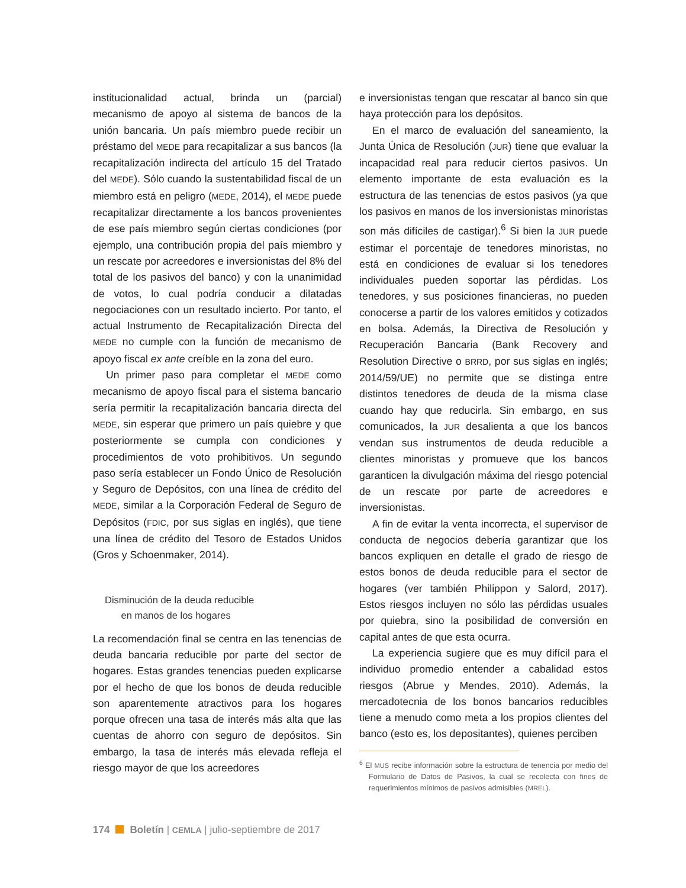institucionalidad actual, brinda un (parcial) mecanismo de apoyo al sistema de bancos de la unión bancaria. Un país miembro puede recibir un préstamo del MEDE para recapitalizar a sus bancos (la recapitalización indirecta del artículo 15 del Tratado del MEDE). Sólo cuando la sustentabilidad fiscal de un miembro está en peligro (MEDE, 2014), el MEDE puede recapitalizar directamente a los bancos provenientes de ese país miembro según ciertas condiciones (por ejemplo, una contribución propia del país miembro y un rescate por acreedores e inversionistas del 8% del total de los pasivos del banco) y con la unanimidad de votos, lo cual podría conducir a dilatadas negociaciones con un resultado incierto. Por tanto, el actual Instrumento de Recapitalización Directa del MEDE no cumple con la función de mecanismo de apoyo fiscal ex ante creíble en la zona del euro.
Un primer paso para completar el MEDE como mecanismo de apoyo fiscal para el sistema bancario sería permitir la recapitalización bancaria directa del MEDE, sin esperar que primero un país quiebre y que posteriormente se cumpla con condiciones y procedimientos de voto prohibitivos. Un segundo paso sería establecer un Fondo Único de Resolución y Seguro de Depósitos, con una línea de crédito del MEDE, similar a la Corporación Federal de Seguro de Depósitos (FDIC, por sus siglas en inglés), que tiene una línea de crédito del Tesoro de Estados Unidos (Gros y Schoenmaker, 2014).
Disminución de la deuda reducible
en manos de los hogares
La recomendación final se centra en las tenencias de deuda bancaria reducible por parte del sector de hogares. Estas grandes tenencias pueden explicarse por el hecho de que los bonos de deuda reducible son aparentemente atractivos para los hogares porque ofrecen una tasa de interés más alta que las cuentas de ahorro con seguro de depósitos. Sin embargo, la tasa de interés más elevada refleja el riesgo mayor de que los acreedores
e inversionistas tengan que rescatar al banco sin que haya protección para los depósitos.
En el marco de evaluación del saneamiento, la Junta Única de Resolución (JUR) tiene que evaluar la incapacidad real para reducir ciertos pasivos. Un elemento importante de esta evaluación es la estructura de las tenencias de estos pasivos (ya que los pasivos en manos de los inversionistas minoristas son más difíciles de castigar).<sup>6</sup> Si bien la JUR puede estimar el porcentaje de tenedores minoristas, no está en condiciones de evaluar si los tenedores individuales pueden soportar las pérdidas. Los tenedores, y sus posiciones financieras, no pueden conocerse a partir de los valores emitidos y cotizados en bolsa. Además, la Directiva de Resolución y Recuperación Bancaria (Bank Recovery and Resolution Directive o BRRD, por sus siglas en inglés; 2014/59/UE) no permite que se distinga entre distintos tenedores de deuda de la misma clase cuando hay que reducirla. Sin embargo, en sus comunicados, la JUR desalienta a que los bancos vendan sus instrumentos de deuda reducible a clientes minoristas y promueve que los bancos garanticen la divulgación máxima del riesgo potencial de un rescate por parte de acreedores e inversionistas.
A fin de evitar la venta incorrecta, el supervisor de conducta de negocios debería garantizar que los bancos expliquen en detalle el grado de riesgo de estos bonos de deuda reducible para el sector de hogares (ver también Philippon y Salord, 2017). Estos riesgos incluyen no sólo las pérdidas usuales por quiebra, sino la posibilidad de conversión en capital antes de que esta ocurra.
La experiencia sugiere que es muy difícil para el individuo promedio entender a cabalidad estos riesgos (Abrue y Mendes, 2010). Además, la mercadotecnia de los bonos bancarios reducibles tiene a menudo como meta a los propios clientes del banco (esto es, los depositantes), quienes perciben
<sup>6</sup> El MUS recibe información sobre la estructura de tenencia por medio del Formulario de Datos de Pasivos, la cual se recolecta con fines de requerimientos mínimos de pasivos admisibles (MREL).
174 Boletín | CEMLA | julio-septiembre de 2017